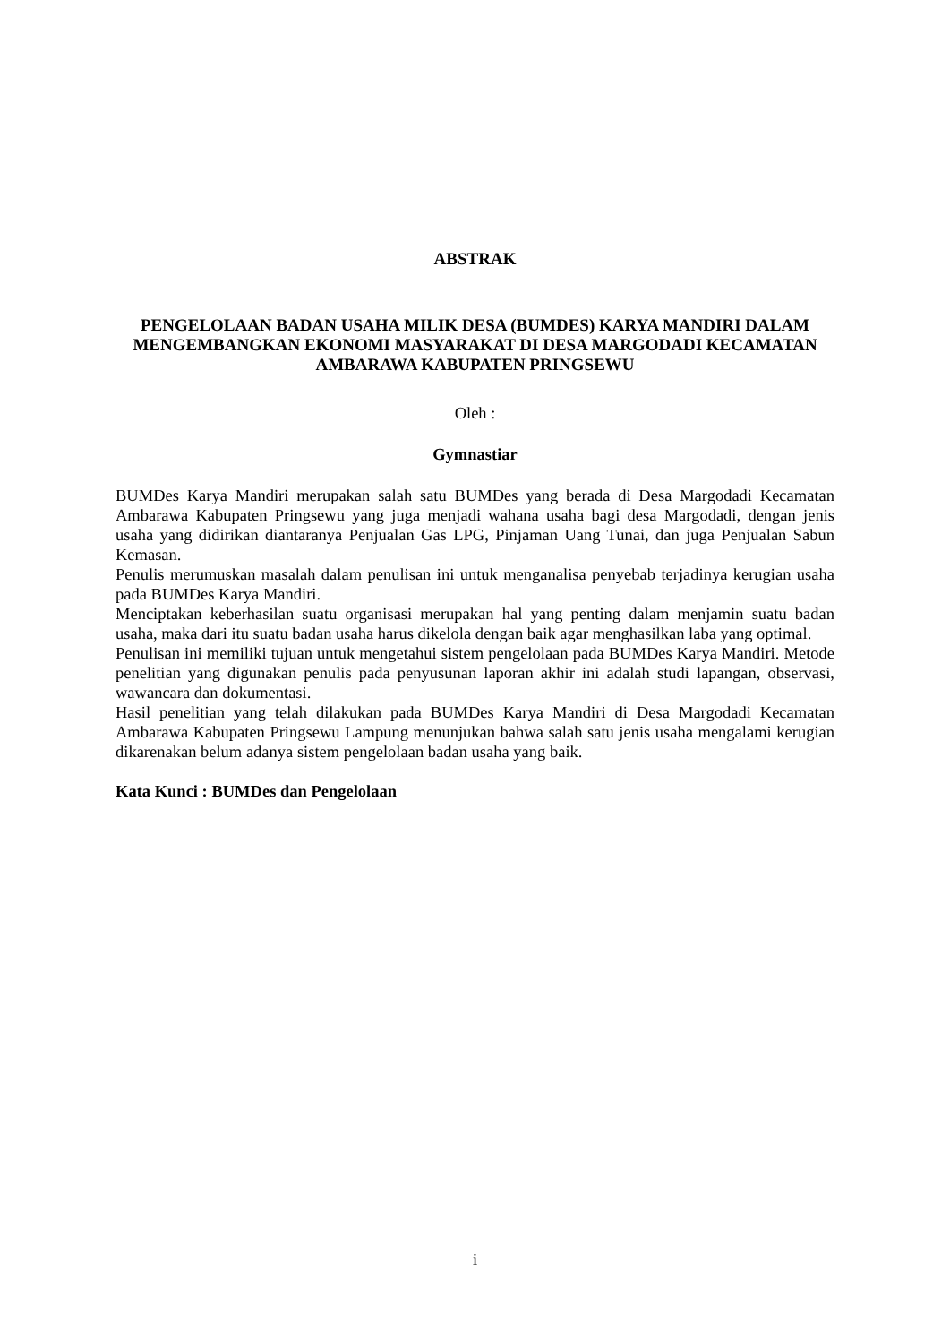ABSTRAK
PENGELOLAAN BADAN USAHA MILIK DESA (BUMDES) KARYA MANDIRI DALAM MENGEMBANGKAN EKONOMI MASYARAKAT DI DESA MARGODADI KECAMATAN AMBARAWA KABUPATEN PRINGSEWU
Oleh :
Gymnastiar
BUMDes Karya Mandiri merupakan salah satu BUMDes yang berada di Desa Margodadi Kecamatan Ambarawa Kabupaten Pringsewu yang juga menjadi wahana usaha bagi desa Margodadi, dengan jenis usaha yang didirikan diantaranya Penjualan Gas LPG, Pinjaman Uang Tunai, dan juga Penjualan Sabun Kemasan.
Penulis merumuskan masalah dalam penulisan ini untuk menganalisa penyebab terjadinya kerugian usaha pada BUMDes Karya Mandiri.
Menciptakan keberhasilan suatu organisasi merupakan hal yang penting dalam menjamin suatu badan usaha, maka dari itu suatu badan usaha harus dikelola dengan baik agar menghasilkan laba yang optimal.
Penulisan ini memiliki tujuan untuk mengetahui sistem pengelolaan pada BUMDes Karya Mandiri. Metode penelitian yang digunakan penulis pada penyusunan laporan akhir ini adalah studi lapangan, observasi, wawancara dan dokumentasi.
Hasil penelitian yang telah dilakukan pada BUMDes Karya Mandiri di Desa Margodadi Kecamatan Ambarawa Kabupaten Pringsewu Lampung menunjukan bahwa salah satu jenis usaha mengalami kerugian dikarenakan belum adanya sistem pengelolaan badan usaha yang baik.
Kata Kunci : BUMDes dan Pengelolaan
i